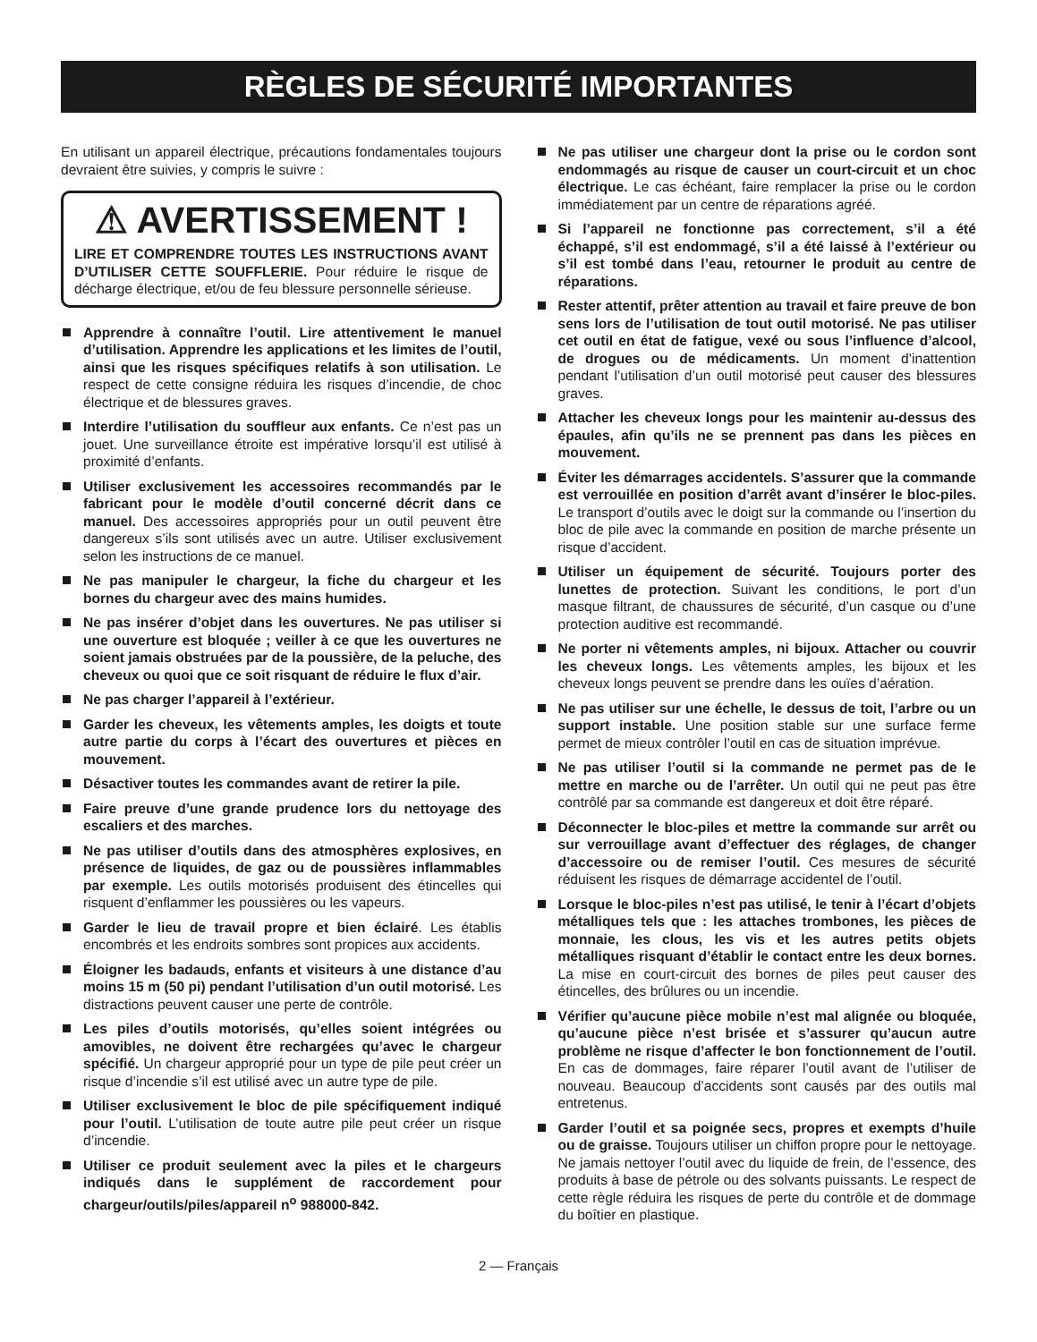RÈGLES DE SÉCURITÉ IMPORTANTES
En utilisant un appareil électrique, précautions fondamentales toujours devraient être suivies, y compris le suivre :
⚠ AVERTISSEMENT !
LIRE ET COMPRENDRE TOUTES LES INSTRUCTIONS AVANT D’UTILISER CETTE SOUFFLERIE. Pour réduire le risque de décharge électrique, et/ou de feu blessure personnelle sérieuse.
Apprendre à connaître l’outil. Lire attentivement le manuel d’utilisation. Apprendre les applications et les limites de l’outil, ainsi que les risques spécifiques relatifs à son utilisation. Le respect de cette consigne réduira les risques d’incendie, de choc électrique et de blessures graves.
Interdire l’utilisation du souffleur aux enfants. Ce n’est pas un jouet. Une surveillance étroite est impérative lorsqu’il est utilisé à proximité d’enfants.
Utiliser exclusivement les accessoires recommandés par le fabricant pour le modèle d’outil concerné décrit dans ce manuel. Des accessoires appropriés pour un outil peuvent être dangereux s’ils sont utilisés avec un autre. Utiliser exclusivement selon les instructions de ce manuel.
Ne pas manipuler le chargeur, la fiche du chargeur et les bornes du chargeur avec des mains humides.
Ne pas insérer d’objet dans les ouvertures. Ne pas utiliser si une ouverture est bloquée ; veiller à ce que les ouvertures ne soient jamais obstruées par de la poussière, de la peluche, des cheveux ou quoi que ce soit risquant de réduire le flux d’air.
Ne pas charger l’appareil à l’extérieur.
Garder les cheveux, les vêtements amples, les doigts et toute autre partie du corps à l’écart des ouvertures et pièces en mouvement.
Désactiver toutes les commandes avant de retirer la pile.
Faire preuve d’une grande prudence lors du nettoyage des escaliers et des marches.
Ne pas utiliser d’outils dans des atmosphères explosives, en présence de liquides, de gaz ou de poussières inflammables par exemple. Les outils motorisés produisent des étincelles qui risquent d’enflammer les poussières ou les vapeurs.
Garder le lieu de travail propre et bien éclairé. Les établis encombrés et les endroits sombres sont propices aux accidents.
Éloigner les badauds, enfants et visiteurs à une distance d’au moins 15 m (50 pi) pendant l’utilisation d’un outil motorisé. Les distractions peuvent causer une perte de contrôle.
Les piles d’outils motorisés, qu’elles soient intégrées ou amovibles, ne doivent être rechargées qu’avec le chargeur spécifié. Un chargeur approprié pour un type de pile peut créer un risque d’incendie s’il est utilisé avec un autre type de pile.
Utiliser exclusivement le bloc de pile spécifiquement indiqué pour l’outil. L’utilisation de toute autre pile peut créer un risque d’incendie.
Utiliser ce produit seulement avec la piles et le chargeurs indiqués dans le supplément de raccordement pour chargeur/outils/piles/appareil n<sup>o</sup> 988000-842.
Ne pas utiliser une chargeur dont la prise ou le cordon sont endommagés au risque de causer un court-circuit et un choc électrique. Le cas échéant, faire remplacer la prise ou le cordon immédiatement par un centre de réparations agréé.
Si l’appareil ne fonctionne pas correctement, s’il a été échappé, s’il est endommagé, s’il a été laissé à l’extérieur ou s’il est tombé dans l’eau, retourner le produit au centre de réparations.
Rester attentif, prêter attention au travail et faire preuve de bon sens lors de l’utilisation de tout outil motorisé. Ne pas utiliser cet outil en état de fatigue, vexé ou sous l’influence d’alcool, de drogues ou de médicaments. Un moment d’inattention pendant l’utilisation d’un outil motorisé peut causer des blessures graves.
Attacher les cheveux longs pour les maintenir au-dessus des épaules, afin qu’ils ne se prennent pas dans les pièces en mouvement.
Éviter les démarrages accidentels. S’assurer que la commande est verrouillée en position d’arrêt avant d’insérer le bloc-piles. Le transport d’outils avec le doigt sur la commande ou l’insertion du bloc de pile avec la commande en position de marche présente un risque d’accident.
Utiliser un équipement de sécurité. Toujours porter des lunettes de protection. Suivant les conditions, le port d’un masque filtrant, de chaussures de sécurité, d’un casque ou d’une protection auditive est recommandé.
Ne porter ni vêtements amples, ni bijoux. Attacher ou couvrir les cheveux longs. Les vêtements amples, les bijoux et les cheveux longs peuvent se prendre dans les ouïes d’aération.
Ne pas utiliser sur une échelle, le dessus de toit, l’arbre ou un support instable. Une position stable sur une surface ferme permet de mieux contrôler l’outil en cas de situation imprévue.
Ne pas utiliser l’outil si la commande ne permet pas de le mettre en marche ou de l’arrêter. Un outil qui ne peut pas être contrôlé par sa commande est dangereux et doit être réparé.
Déconnecter le bloc-piles et mettre la commande sur arrêt ou sur verrouillage avant d’effectuer des réglages, de changer d’accessoire ou de remiser l’outil. Ces mesures de sécurité réduisent les risques de démarrage accidentel de l’outil.
Lorsque le bloc-piles n’est pas utilisé, le tenir à l’écart d’objets métalliques tels que : les attaches trombones, les pièces de monnaie, les clous, les vis et les autres petits objets métalliques risquant d’établir le contact entre les deux bornes. La mise en court-circuit des bornes de piles peut causer des étincelles, des brûlures ou un incendie.
Vérifier qu’aucune pièce mobile n’est mal alignée ou bloquée, qu’aucune pièce n’est brisée et s’assurer qu’aucun autre problème ne risque d’affecter le bon fonctionnement de l’outil. En cas de dommages, faire réparer l’outil avant de l’utiliser de nouveau. Beaucoup d’accidents sont causés par des outils mal entretenus.
Garder l’outil et sa poignée secs, propres et exempts d’huile ou de graisse. Toujours utiliser un chiffon propre pour le nettoyage. Ne jamais nettoyer l’outil avec du liquide de frein, de l’essence, des produits à base de pétrole ou des solvants puissants. Le respect de cette règle réduira les risques de perte du contrôle et de dommage du boîtier en plastique.
2 — Français